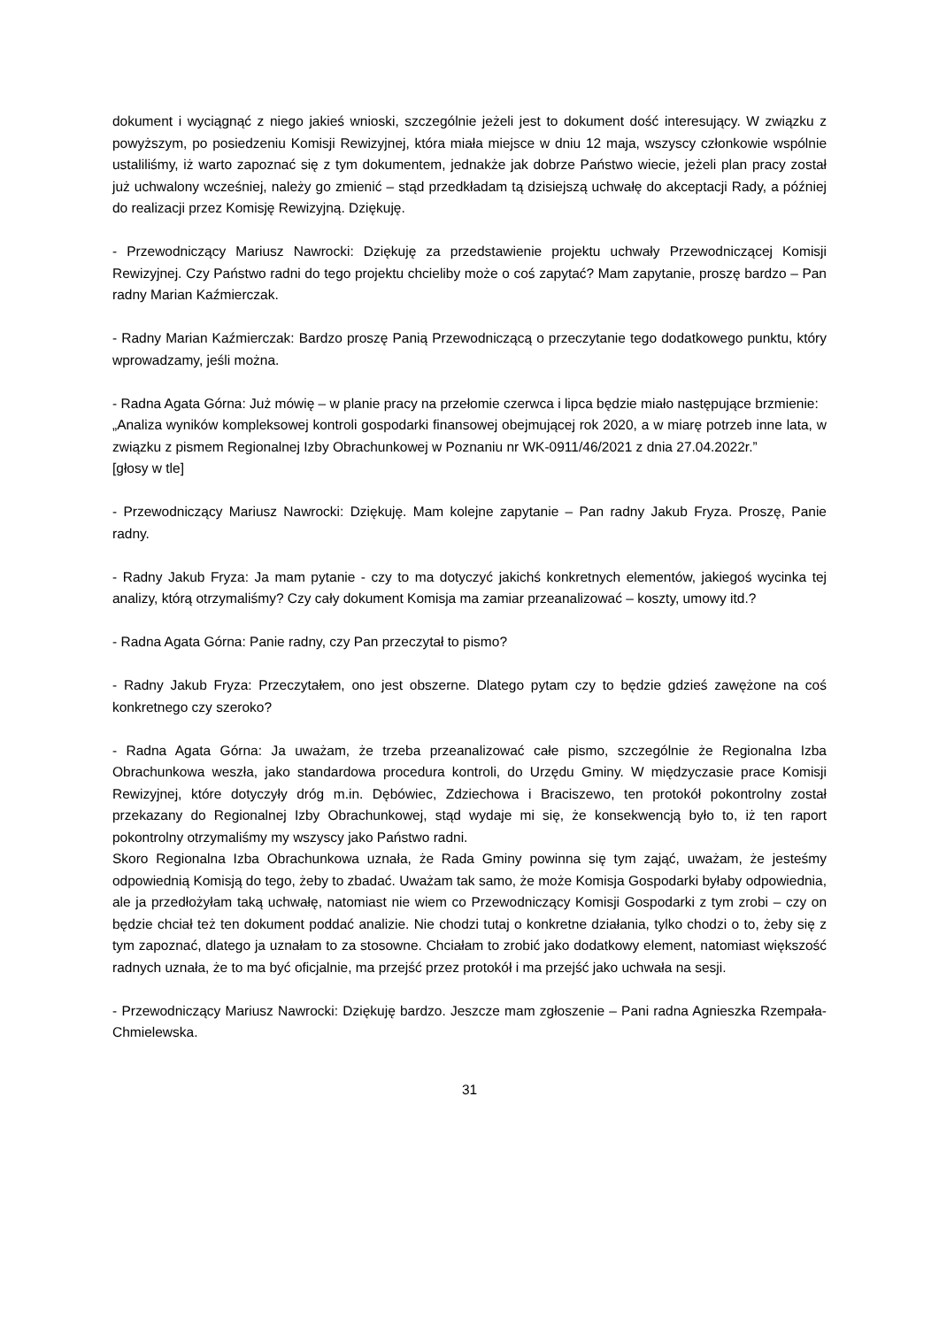dokument i wyciągnąć z niego jakieś wnioski, szczególnie jeżeli jest to dokument dość interesujący. W związku z powyższym, po posiedzeniu Komisji Rewizyjnej, która miała miejsce w dniu 12 maja, wszyscy członkowie wspólnie ustaliliśmy, iż warto zapoznać się z tym dokumentem, jednakże jak dobrze Państwo wiecie, jeżeli plan pracy został już uchwalony wcześniej, należy go zmienić – stąd przedkładam tą dzisiejszą uchwałę do akceptacji Rady, a później do realizacji przez Komisję Rewizyjną. Dziękuję.
- Przewodniczący Mariusz Nawrocki: Dziękuję za przedstawienie projektu uchwały Przewodniczącej Komisji Rewizyjnej. Czy Państwo radni do tego projektu chcieliby może o coś zapytać? Mam zapytanie, proszę bardzo – Pan radny Marian Kaźmierczak.
- Radny Marian Kaźmierczak: Bardzo proszę Panią Przewodniczącą o przeczytanie tego dodatkowego punktu, który wprowadzamy, jeśli można.
- Radna Agata Górna: Już mówię – w planie pracy na przełomie czerwca i lipca będzie miało następujące brzmienie:
„Analiza wyników kompleksowej kontroli gospodarki finansowej obejmującej rok 2020, a w miarę potrzeb inne lata, w związku z pismem Regionalnej Izby Obrachunkowej w Poznaniu nr WK-0911/46/2021 z dnia 27.04.2022r.”
[głosy w tle]
- Przewodniczący Mariusz Nawrocki: Dziękuję. Mam kolejne zapytanie – Pan radny Jakub Fryza. Proszę, Panie radny.
- Radny Jakub Fryza: Ja mam pytanie - czy to ma dotyczyć jakichś konkretnych elementów, jakiegoś wycinka tej analizy, którą otrzymaliśmy? Czy cały dokument Komisja ma zamiar przeanalizować – koszty, umowy itd.?
- Radna Agata Górna: Panie radny, czy Pan przeczytał to pismo?
- Radny Jakub Fryza: Przeczytałem, ono jest obszerne. Dlatego pytam czy to będzie gdzieś zawężone na coś konkretnego czy szeroko?
- Radna Agata Górna: Ja uważam, że trzeba przeanalizować całe pismo, szczególnie że Regionalna Izba Obrachunkowa weszła, jako standardowa procedura kontroli, do Urzędu Gminy. W międzyczasie prace Komisji Rewizyjnej, które dotyczyły dróg m.in. Dębówiec, Zdziechowa i Braciszewo, ten protokół pokontrolny został przekazany do Regionalnej Izby Obrachunkowej, stąd wydaje mi się, że konsekwencją było to, iż ten raport pokontrolny otrzymaliśmy my wszyscy jako Państwo radni.
Skoro Regionalna Izba Obrachunkowa uznała, że Rada Gminy powinna się tym zająć, uważam, że jesteśmy odpowiednią Komisją do tego, żeby to zbadać. Uważam tak samo, że może Komisja Gospodarki byłaby odpowiednia, ale ja przedłożyłam taką uchwałę, natomiast nie wiem co Przewodniczący Komisji Gospodarki z tym zrobi – czy on będzie chciał też ten dokument poddać analizie. Nie chodzi tutaj o konkretne działania, tylko chodzi o to, żeby się z tym zapoznać, dlatego ja uznałam to za stosowne. Chciałam to zrobić jako dodatkowy element, natomiast większość radnych uznała, że to ma być oficjalnie, ma przejść przez protokół i ma przejść jako uchwała na sesji.
- Przewodniczący Mariusz Nawrocki: Dziękuję bardzo. Jeszcze mam zgłoszenie – Pani radna Agnieszka Rzempała-Chmielewska.
31